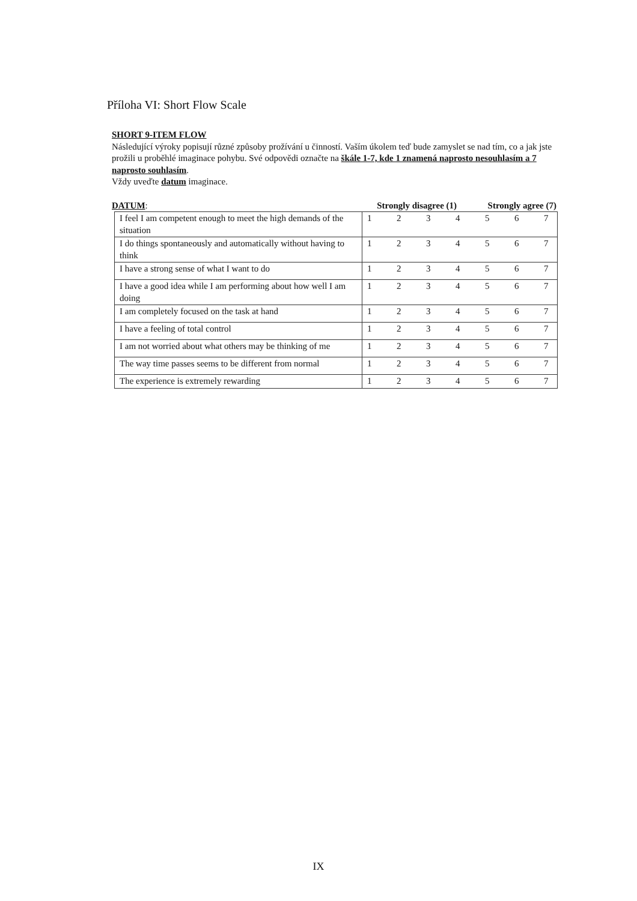Příloha VI: Short Flow Scale
SHORT 9-ITEM FLOW
Následující výroky popisují různé způsoby prožívání u činností. Vaším úkolem teď bude zamyslet se nad tím, co a jak jste prožili u proběhlé imaginace pohybu. Své odpovědi označte na škále 1-7, kde 1 znamená naprosto nesouhlasím a 7 naprosto souhlasím.
Vždy uveďte datum imaginace.
DATUM: Strongly disagree (1) Strongly agree (7)
| I feel I am competent enough to meet the high demands of the situation | 1 2 3 4 5 6 7 |
| I do things spontaneously and automatically without having to think | 1 2 3 4 5 6 7 |
| I have a strong sense of what I want to do | 1 2 3 4 5 6 7 |
| I have a good idea while I am performing about how well I am doing | 1 2 3 4 5 6 7 |
| I am completely focused on the task at hand | 1 2 3 4 5 6 7 |
| I have a feeling of total control | 1 2 3 4 5 6 7 |
| I am not worried about what others may be thinking of me | 1 2 3 4 5 6 7 |
| The way time passes seems to be different from normal | 1 2 3 4 5 6 7 |
| The experience is extremely rewarding | 1 2 3 4 5 6 7 |
IX